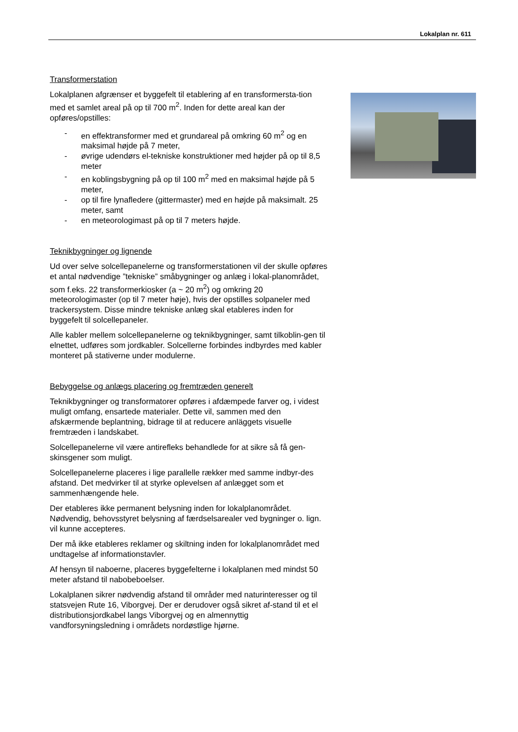Lokalplan nr. 611
Transformerstation
Lokalplanen afgrænser et byggefelt til etablering af en transformersta-tion med et samlet areal på op til 700 m<sup>2</sup>. Inden for dette areal kan der opføres/opstilles:
- en effektransformer med et grundareal på omkring 60 m<sup>2</sup> og en maksimal højde på 7 meter,
- øvrige udendørs el-tekniske konstruktioner med højder på op til 8,5 meter
- en koblingsbygning på op til 100 m<sup>2</sup> med en maksimal højde på 5 meter,
- op til fire lynafledere (gittermaster) med en højde på maksimalt. 25 meter, samt
- en meteorologimast på op til 7 meters højde.
Teknikbygninger og lignende
Ud over selve solcellepanelerne og transformerstationen vil der skulle opføres et antal nødvendige ”tekniske” småbygninger og anlæg i lokal-planområdet, som f.eks. 22 transformerkiosker (a ~ 20 m<sup>2</sup>) og omkring 20 meteorologimaster (op til 7 meter høje), hvis der opstilles solpaneler med trackersystem. Disse mindre tekniske anlæg skal etableres inden for byggefelt til solcellepaneler.
Alle kabler mellem solcellepanelerne og teknikbygninger, samt tilkoblin-gen til elnettet, udføres som jordkabler. Solcellerne forbindes indbyrdes med kabler monteret på stativerne under modulerne.
Bebyggelse og anlægs placering og fremtræden generelt
Teknikbygninger og transformatorer opføres i afdæmpede farver og, i videst muligt omfang, ensartede materialer. Dette vil, sammen med den afskærmende beplantning, bidrage til at reducere anläggets visuelle fremtræden i landskabet.
Solcellepanelerne vil være antirefleks behandlede for at sikre så få gen-skinsgener som muligt.
Solcellepanelerne placeres i lige parallelle rækker med samme indbyr-des afstand. Det medvirker til at styrke oplevelsen af anlægget som et sammenhængende hele.
Der etableres ikke permanent belysning inden for lokalplanområdet. Nødvendig, behovsstyret belysning af færdselsarealer ved bygninger o. lign. vil kunne accepteres.
Der må ikke etableres reklamer og skiltning inden for lokalplanområdet med undtagelse af informationstavler.
Af hensyn til naboerne, placeres byggefelterne i lokalplanen med mindst 50 meter afstand til nabobeboelser.
Lokalplanen sikrer nødvendig afstand til områder med naturinteresser og til statsvejen Rute 16, Viborgvej. Der er derudover også sikret af-stand til et el distributionsjordkabel langs Viborgvej og en almennyttig vandforsyningsledning i områdets nordøstlige hjørne.